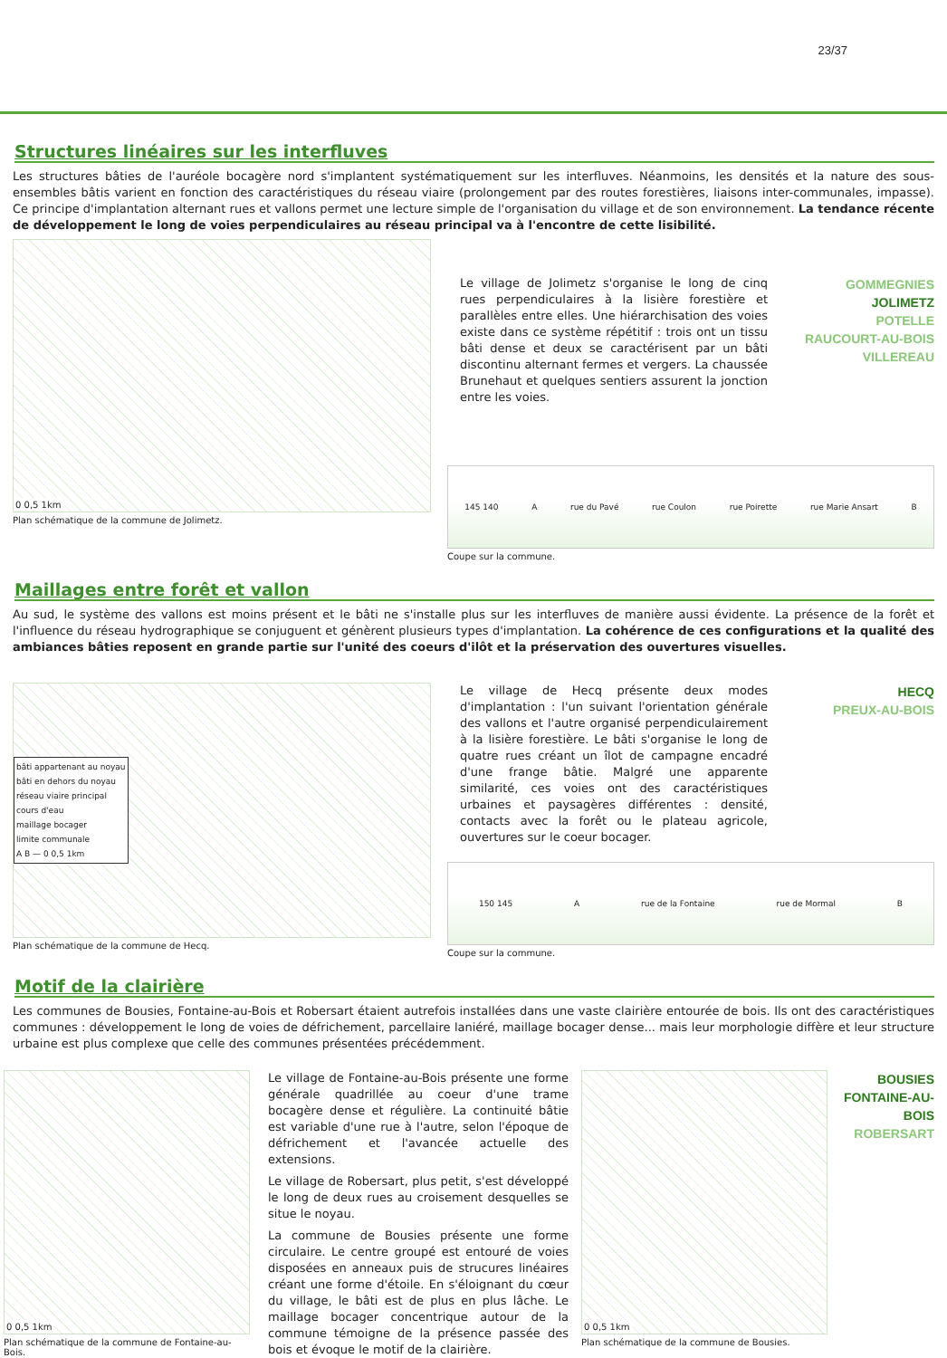23/37
Structures linéaires sur les interfluves
Les structures bâties de l'auréole bocagère nord s'implantent systématiquement sur les interfluves. Néanmoins, les densités et la nature des sous-ensembles bâtis varient en fonction des caractéristiques du réseau viaire (prolongement par des routes forestières, liaisons inter-communales, impasse). Ce principe d'implantation alternant rues et vallons permet une lecture simple de l'organisation du village et de son environnement. La tendance récente de développement le long de voies perpendiculaires au réseau principal va à l'encontre de cette lisibilité.
0 0,5 1km
Plan schématique de la commune de Jolimetz.
Le village de Jolimetz s'organise le long de cinq rues perpendiculaires à la lisière forestière et parallèles entre elles. Une hiérarchisation des voies existe dans ce système répétitif : trois ont un tissu bâti dense et deux se caractérisent par un bâti discontinu alternant fermes et vergers. La chaussée Brunehaut et quelques sentiers assurent la jonction entre les voies.
GOMMEGNIES
JOLIMETZ
POTELLE
RAUCOURT-AU-BOIS
VILLEREAU
145 140 A rue du Pavé rue Coulon rue Poirette rue Marie Ansart B
Coupe sur la commune.
Maillages entre forêt et vallon
Au sud, le système des vallons est moins présent et le bâti ne s'installe plus sur les interfluves de manière aussi évidente. La présence de la forêt et l'influence du réseau hydrographique se conjuguent et génèrent plusieurs types d'implantation. La cohérence de ces configurations et la qualité des ambiances bâties reposent en grande partie sur l'unité des coeurs d'ilôt et la préservation des ouvertures visuelles.
bâti appartenant au noyau
bâti en dehors du noyau
réseau viaire principal
cours d'eau
maillage bocager
limite communale
A B — 0 0,5 1km
Plan schématique de la commune de Hecq.
Le village de Hecq présente deux modes d'implantation : l'un suivant l'orientation générale des vallons et l'autre organisé perpendiculairement à la lisière forestière. Le bâti s'organise le long de quatre rues créant un îlot de campagne encadré d'une frange bâtie. Malgré une apparente similarité, ces voies ont des caractéristiques urbaines et paysagères différentes : densité, contacts avec la forêt ou le plateau agricole, ouvertures sur le coeur bocager.
HECQ
PREUX-AU-BOIS
150 145 A rue de la Fontaine rue de Mormal B
Coupe sur la commune.
Motif de la clairière
Les communes de Bousies, Fontaine-au-Bois et Robersart étaient autrefois installées dans une vaste clairière entourée de bois. Ils ont des caractéristiques communes : développement le long de voies de défrichement, parcellaire laniéré, maillage bocager dense... mais leur morphologie diffère et leur structure urbaine est plus complexe que celle des communes présentées précédemment.
0 0,5 1km
Plan schématique de la commune de Fontaine-au-Bois.
Le village de Fontaine-au-Bois présente une forme générale quadrillée au coeur d'une trame bocagère dense et régulière. La continuité bâtie est variable d'une rue à l'autre, selon l'époque de défrichement et l'avancée actuelle des extensions.
Le village de Robersart, plus petit, s'est développé le long de deux rues au croisement desquelles se situe le noyau.
La commune de Bousies présente une forme circulaire. Le centre groupé est entouré de voies disposées en anneaux puis de strucures linéaires créant une forme d'étoile. En s'éloignant du cœur du village, le bâti est de plus en plus lâche. Le maillage bocager concentrique autour de la commune témoigne de la présence passée des bois et évoque le motif de la clairière.
0 0,5 1km
Plan schématique de la commune de Bousies.
BOUSIES
FONTAINE-AU-BOIS
ROBERSART